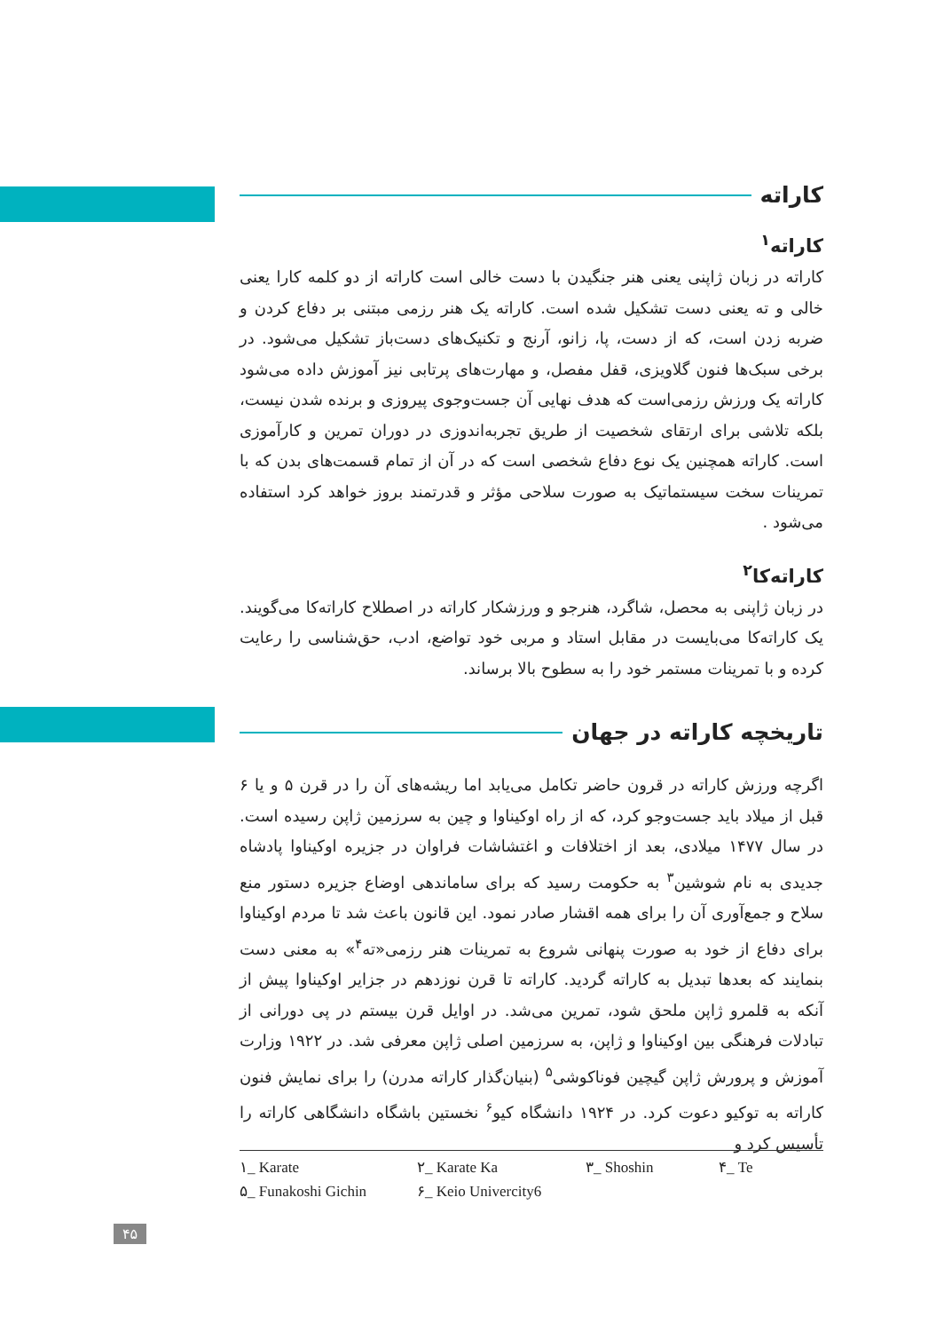کاراته
کاراته<sup>۱</sup>
کاراته در زبان ژاپنی یعنی هنر جنگیدن با دست خالی است کاراته از دو کلمه کارا یعنی خالی و ته یعنی دست تشکیل شده است. کاراته یک هنر رزمی مبتنی بر دفاع کردن و ضربه زدن است، که از دست، پا، زانو، آرنج و تکنیک‌های دست‌باز تشکیل می‌شود. در برخی سبک‌ها فنون گلاویزی، قفل مفصل، و مهارت‌های پرتابی نیز آموزش داده می‌شود کاراته یک ورزش رزمی‌است که هدف نهایی آن جست‌وجوی پیروزی و برنده شدن نیست، بلکه تلاشی برای ارتقای شخصیت از طریق تجربه‌اندوزی در دوران تمرین و کارآموزی است. کاراته همچنین یک نوع دفاع شخصی است که در آن از تمام قسمت‌های بدن که با تمرینات سخت سیستماتیک به صورت سلاحی مؤثر و قدرتمند بروز خواهد کرد استفاده می‌شود .
کاراته‌کا<sup>۲</sup>
در زبان ژاپنی به محصل، شاگرد، هنرجو و ورزشکار کاراته در اصطلاح کاراته‌کا می‌گویند. یک کاراته‌کا می‌بایست در مقابل استاد و مربی خود تواضع، ادب، حق‌شناسی را رعایت کرده و با تمرینات مستمر خود را به سطوح بالا برساند.
تاریخچه کاراته در جهان
اگرچه ورزش کاراته در قرون حاضر تکامل می‌یابد اما ریشه‌های آن را در قرن ۵ و یا ۶ قبل از میلاد باید جست‌وجو کرد، که از راه اوکیناوا و چین به سرزمین ژاپن رسیده است. در سال ۱۴۷۷ میلادی، بعد از اختلافات و اغتشاشات فراوان در جزیره اوکیناوا پادشاه جدیدی به نام شوشین<sup>۳</sup> به حکومت رسید که برای ساماندهی اوضاع جزیره دستور منع سلاح و جمع‌آوری آن را برای همه اقشار صادر نمود. این قانون باعث شد تا مردم اوکیناوا برای دفاع از خود به صورت پنهانی شروع به تمرینات هنر رزمی«ته<sup>۴</sup>» به معنی دست بنمایند که بعدها تبدیل به کاراته گردید. کاراته تا قرن نوزدهم در جزایر اوکیناوا پیش از آنکه به قلمرو ژاپن ملحق شود، تمرین می‌شد. در اوایل قرن بیستم در پی دورانی از تبادلات فرهنگی بین اوکیناوا و ژاپن، به سرزمین اصلی ژاپن معرفی شد. در ۱۹۲۲ وزارت آموزش و پرورش ژاپن گیچین فوناکوشی<sup>۵</sup> (بنیان‌گذار کاراته مدرن) را برای نمایش فنون کاراته به توکیو دعوت کرد. در ۱۹۲۴ دانشگاه کیو<sup>۶</sup> نخستین باشگاه دانشگاهی کاراته را تأسیس کرد و
۱_ Karate ۲_ Karate Ka ۳_ Shoshin ۴_ Te ۵_ Funakoshi Gichin ۶_ Keio Univercity6
۴۵